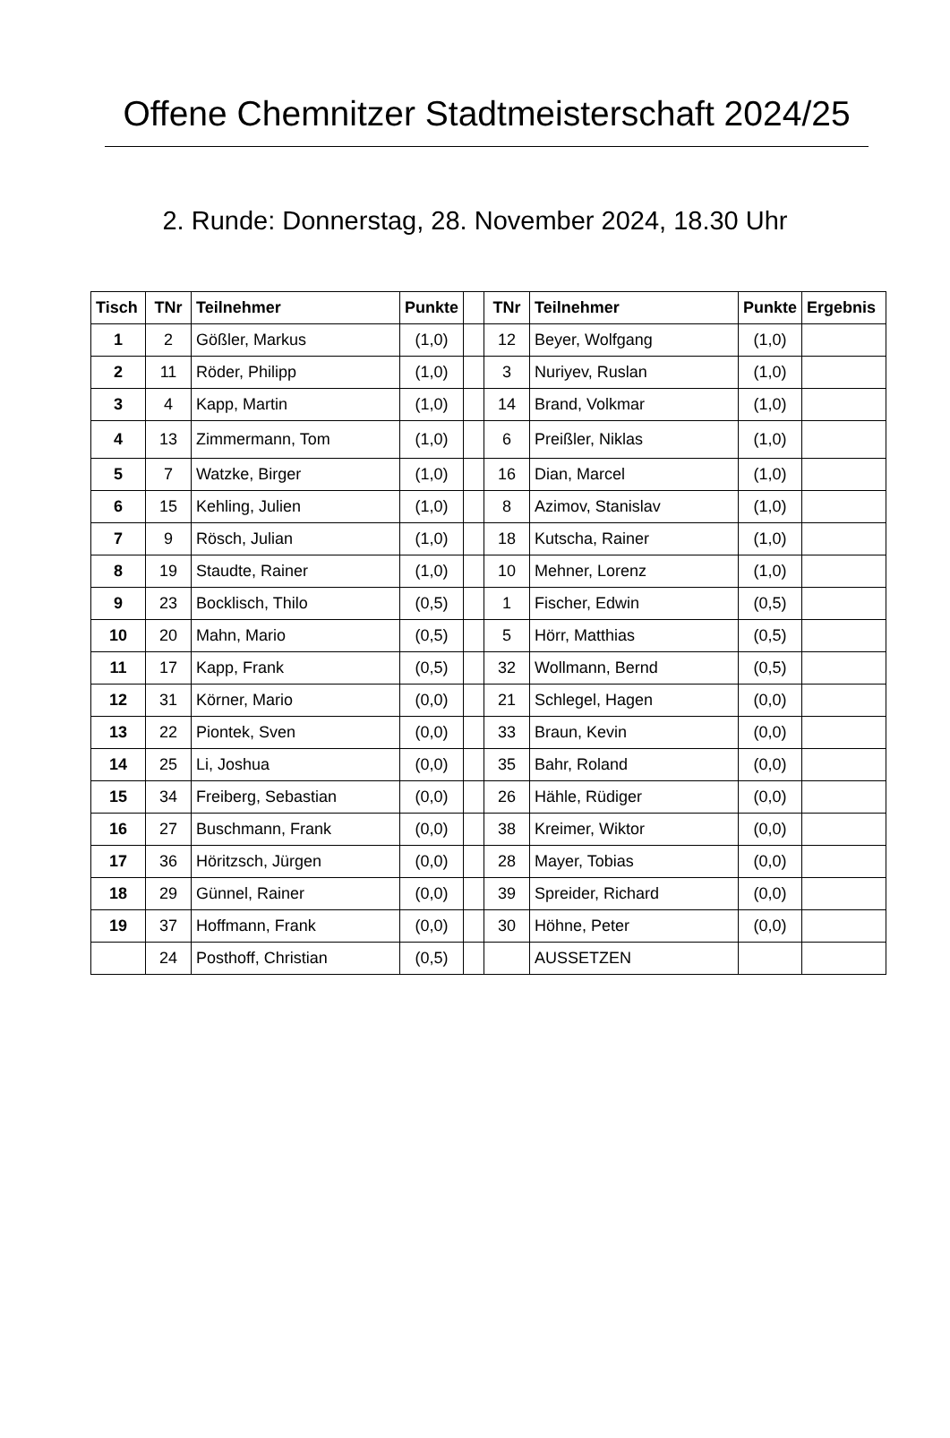Offene Chemnitzer Stadtmeisterschaft 2024/25
2. Runde: Donnerstag, 28. November 2024, 18.30 Uhr
| Tisch | TNr | Teilnehmer | Punkte | | TNr | Teilnehmer | Punkte | Ergebnis |
| --- | --- | --- | --- | --- | --- | --- | --- | --- |
| 1 | 2 | Gößler, Markus | (1,0) | | 12 | Beyer, Wolfgang | (1,0) | |
| 2 | 11 | Röder, Philipp | (1,0) | | 3 | Nuriyev, Ruslan | (1,0) | |
| 3 | 4 | Kapp, Martin | (1,0) | | 14 | Brand, Volkmar | (1,0) | |
| 4 | 13 | Zimmermann, Tom | (1,0) | | 6 | Preißler, Niklas | (1,0) | |
| 5 | 7 | Watzke, Birger | (1,0) | | 16 | Dian, Marcel | (1,0) | |
| 6 | 15 | Kehling, Julien | (1,0) | | 8 | Azimov, Stanislav | (1,0) | |
| 7 | 9 | Rösch, Julian | (1,0) | | 18 | Kutscha, Rainer | (1,0) | |
| 8 | 19 | Staudte, Rainer | (1,0) | | 10 | Mehner, Lorenz | (1,0) | |
| 9 | 23 | Bocklisch, Thilo | (0,5) | | 1 | Fischer, Edwin | (0,5) | |
| 10 | 20 | Mahn, Mario | (0,5) | | 5 | Hörr, Matthias | (0,5) | |
| 11 | 17 | Kapp, Frank | (0,5) | | 32 | Wollmann, Bernd | (0,5) | |
| 12 | 31 | Körner, Mario | (0,0) | | 21 | Schlegel, Hagen | (0,0) | |
| 13 | 22 | Piontek, Sven | (0,0) | | 33 | Braun, Kevin | (0,0) | |
| 14 | 25 | Li, Joshua | (0,0) | | 35 | Bahr, Roland | (0,0) | |
| 15 | 34 | Freiberg, Sebastian | (0,0) | | 26 | Hähle, Rüdiger | (0,0) | |
| 16 | 27 | Buschmann, Frank | (0,0) | | 38 | Kreimer, Wiktor | (0,0) | |
| 17 | 36 | Höritzsch, Jürgen | (0,0) | | 28 | Mayer, Tobias | (0,0) | |
| 18 | 29 | Günnel, Rainer | (0,0) | | 39 | Spreider, Richard | (0,0) | |
| 19 | 37 | Hoffmann, Frank | (0,0) | | 30 | Höhne, Peter | (0,0) | |
| | 24 | Posthoff, Christian | (0,5) | | | AUSSETZEN | | |